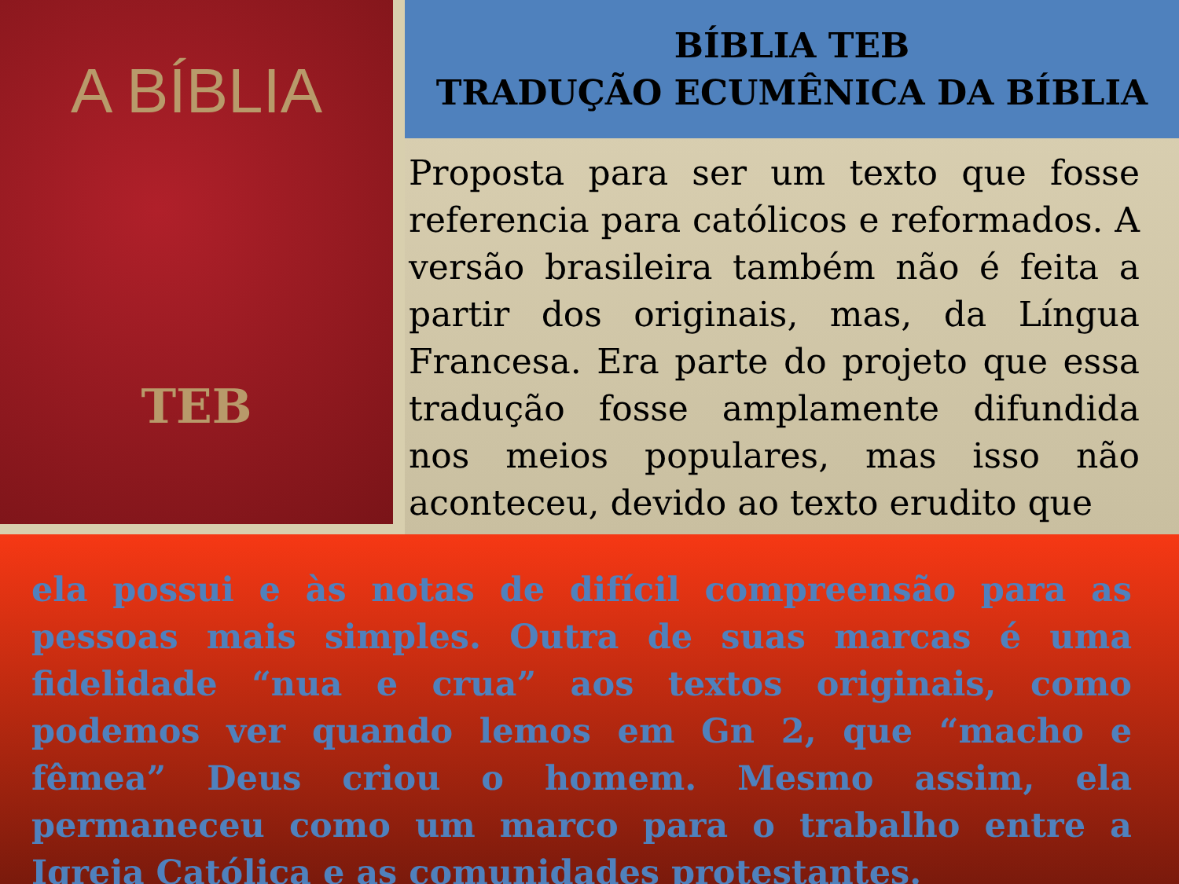A BÍBLIA
TEB
BÍBLIA TEB
TRADUÇÃO ECUMÊNICA DA BÍBLIA
Proposta para ser um texto que fosse referencia para católicos e reformados. A versão brasileira também não é feita a partir dos originais, mas, da Língua Francesa. Era parte do projeto que essa tradução fosse amplamente difundida nos meios populares, mas isso não aconteceu, devido ao texto erudito que
ela possui e às notas de difícil compreensão para as pessoas mais simples. Outra de suas marcas é uma fidelidade “nua e crua” aos textos originais, como podemos ver quando lemos em Gn 2, que “macho e fêmea” Deus criou o homem. Mesmo assim, ela permaneceu como um marco para o trabalho entre a Igreja Católica e as comunidades protestantes.